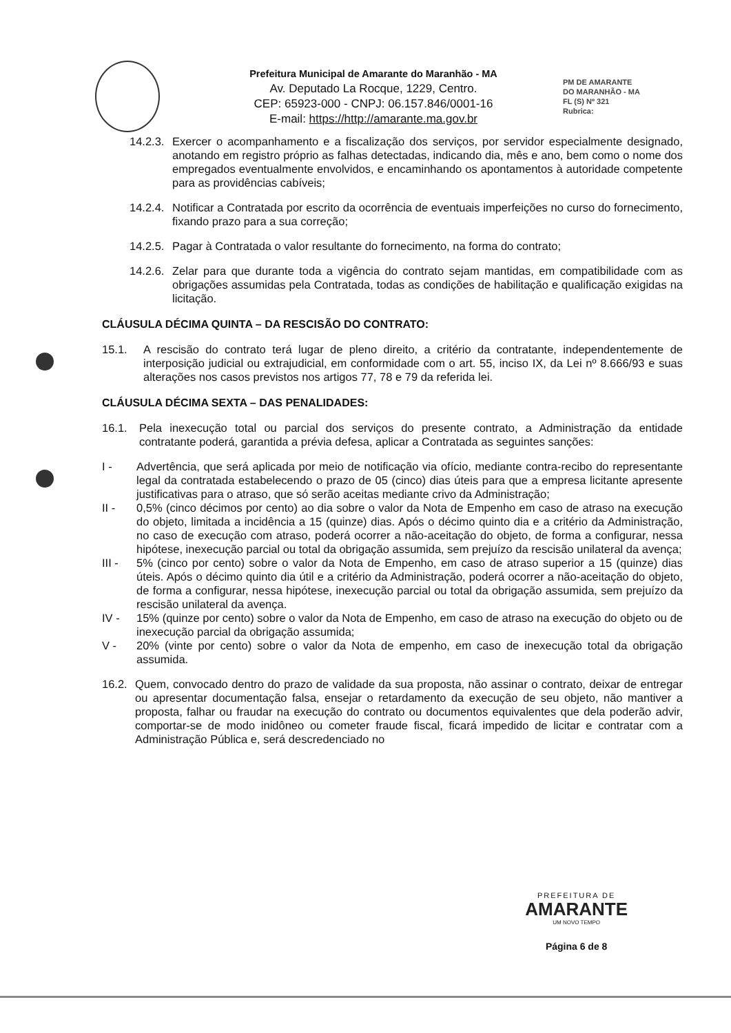Prefeitura Municipal de Amarante do Maranhão - MA
Av. Deputado La Rocque, 1229, Centro.
CEP: 65923-000 - CNPJ: 06.157.846/0001-16
E-mail: https://http://amarante.ma.gov.br
PM DE AMARANTE
DO MARANHÃO - MA
FL (S) Nº 321
Rubrica:
14.2.3. Exercer o acompanhamento e a fiscalização dos serviços, por servidor especialmente designado, anotando em registro próprio as falhas detectadas, indicando dia, mês e ano, bem como o nome dos empregados eventualmente envolvidos, e encaminhando os apontamentos à autoridade competente para as providências cabíveis;
14.2.4. Notificar a Contratada por escrito da ocorrência de eventuais imperfeições no curso do fornecimento, fixando prazo para a sua correção;
14.2.5. Pagar à Contratada o valor resultante do fornecimento, na forma do contrato;
14.2.6. Zelar para que durante toda a vigência do contrato sejam mantidas, em compatibilidade com as obrigações assumidas pela Contratada, todas as condições de habilitação e qualificação exigidas na licitação.
CLÁUSULA DÉCIMA QUINTA – DA RESCISÃO DO CONTRATO:
15.1. A rescisão do contrato terá lugar de pleno direito, a critério da contratante, independentemente de interposição judicial ou extrajudicial, em conformidade com o art. 55, inciso IX, da Lei nº 8.666/93 e suas alterações nos casos previstos nos artigos 77, 78 e 79 da referida lei.
CLÁUSULA DÉCIMA SEXTA – DAS PENALIDADES:
16.1. Pela inexecução total ou parcial dos serviços do presente contrato, a Administração da entidade contratante poderá, garantida a prévia defesa, aplicar a Contratada as seguintes sanções:
I - Advertência, que será aplicada por meio de notificação via ofício, mediante contra-recibo do representante legal da contratada estabelecendo o prazo de 05 (cinco) dias úteis para que a empresa licitante apresente justificativas para o atraso, que só serão aceitas mediante crivo da Administração;
II - 0,5% (cinco décimos por cento) ao dia sobre o valor da Nota de Empenho em caso de atraso na execução do objeto, limitada a incidência a 15 (quinze) dias. Após o décimo quinto dia e a critério da Administração, no caso de execução com atraso, poderá ocorrer a não-aceitação do objeto, de forma a configurar, nessa hipótese, inexecução parcial ou total da obrigação assumida, sem prejuízo da rescisão unilateral da avença;
III - 5% (cinco por cento) sobre o valor da Nota de Empenho, em caso de atraso superior a 15 (quinze) dias úteis. Após o décimo quinto dia útil e a critério da Administração, poderá ocorrer a não-aceitação do objeto, de forma a configurar, nessa hipótese, inexecução parcial ou total da obrigação assumida, sem prejuízo da rescisão unilateral da avença.
IV - 15% (quinze por cento) sobre o valor da Nota de Empenho, em caso de atraso na execução do objeto ou de inexecução parcial da obrigação assumida;
V - 20% (vinte por cento) sobre o valor da Nota de empenho, em caso de inexecução total da obrigação assumida.
16.2. Quem, convocado dentro do prazo de validade da sua proposta, não assinar o contrato, deixar de entregar ou apresentar documentação falsa, ensejar o retardamento da execução de seu objeto, não mantiver a proposta, falhar ou fraudar na execução do contrato ou documentos equivalentes que dela poderão advir, comportar-se de modo inidôneo ou cometer fraude fiscal, ficará impedido de licitar e contratar com a Administração Pública e, será descredenciado no
PREFEITURA DE
AMARANTE
UM NOVO TEMPO
Página 6 de 8